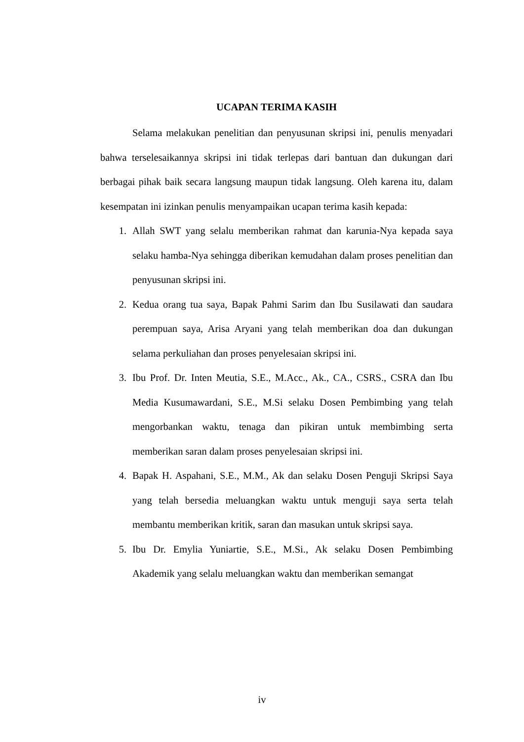UCAPAN TERIMA KASIH
Selama melakukan penelitian dan penyusunan skripsi ini, penulis menyadari bahwa terselesaikannya skripsi ini tidak terlepas dari bantuan dan dukungan dari berbagai pihak baik secara langsung maupun tidak langsung. Oleh karena itu, dalam kesempatan ini izinkan penulis menyampaikan ucapan terima kasih kepada:
1. Allah SWT yang selalu memberikan rahmat dan karunia-Nya kepada saya selaku hamba-Nya sehingga diberikan kemudahan dalam proses penelitian dan penyusunan skripsi ini.
2. Kedua orang tua saya, Bapak Pahmi Sarim dan Ibu Susilawati dan saudara perempuan saya, Arisa Aryani yang telah memberikan doa dan dukungan selama perkuliahan dan proses penyelesaian skripsi ini.
3. Ibu Prof. Dr. Inten Meutia, S.E., M.Acc., Ak., CA., CSRS., CSRA dan Ibu Media Kusumawardani, S.E., M.Si selaku Dosen Pembimbing yang telah mengorbankan waktu, tenaga dan pikiran untuk membimbing serta memberikan saran dalam proses penyelesaian skripsi ini.
4. Bapak H. Aspahani, S.E., M.M., Ak dan selaku Dosen Penguji Skripsi Saya yang telah bersedia meluangkan waktu untuk menguji saya serta telah membantu memberikan kritik, saran dan masukan untuk skripsi saya.
5. Ibu Dr. Emylia Yuniartie, S.E., M.Si., Ak selaku Dosen Pembimbing Akademik yang selalu meluangkan waktu dan memberikan semangat
iv